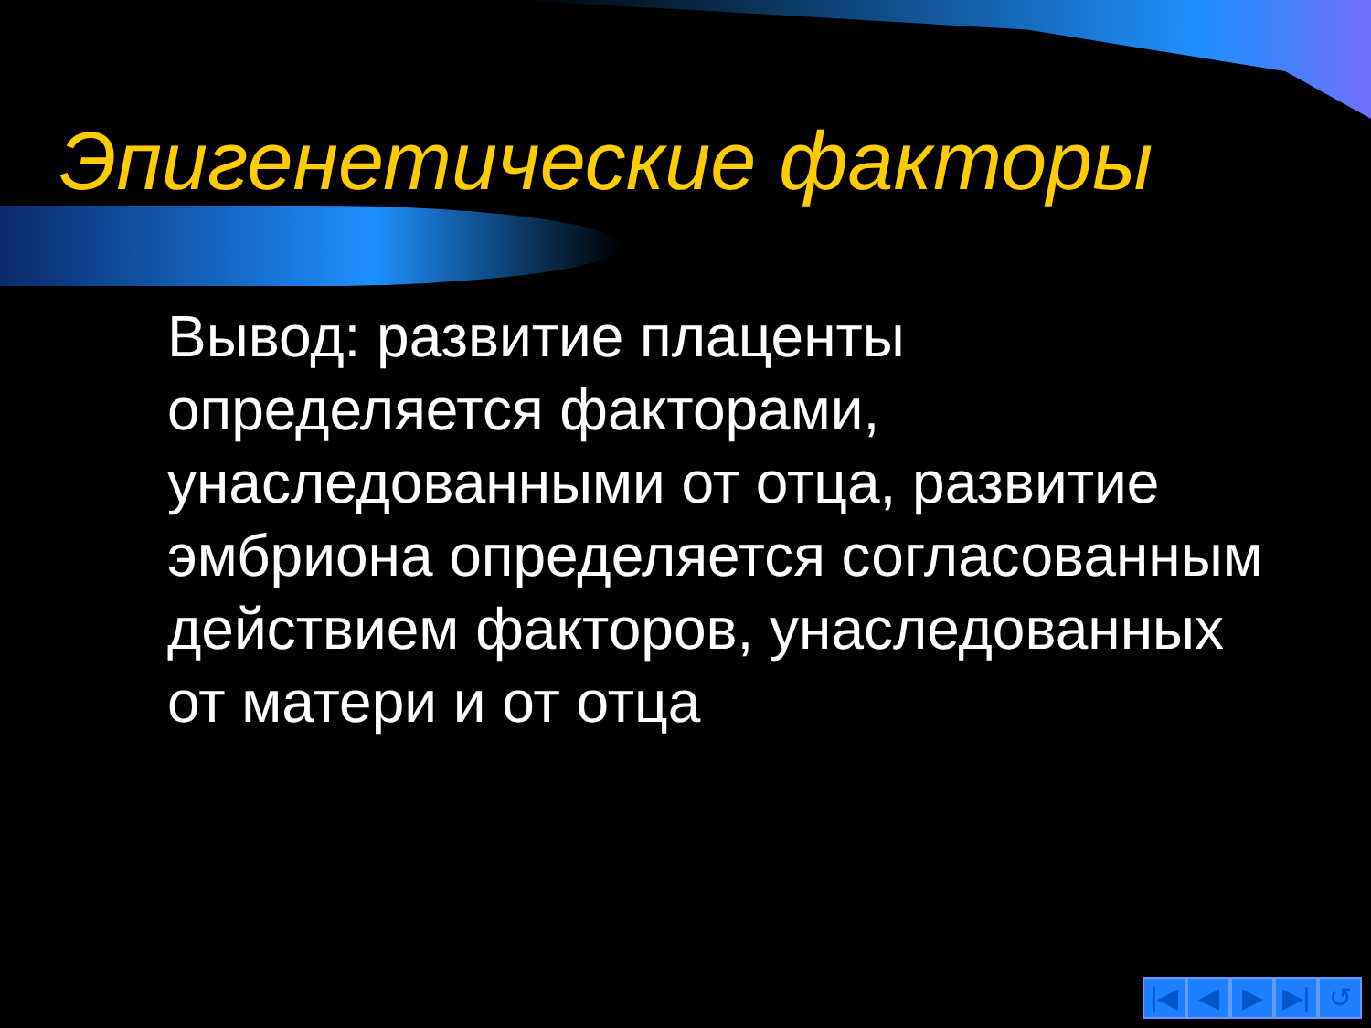Эпигенетические факторы
Вывод: развитие плаценты определяется факторами, унаследованными от отца, развитие эмбриона определяется согласованным действием факторов, унаследованных от матери и от отца
|◀ ◀ ▶ ▶| ↺